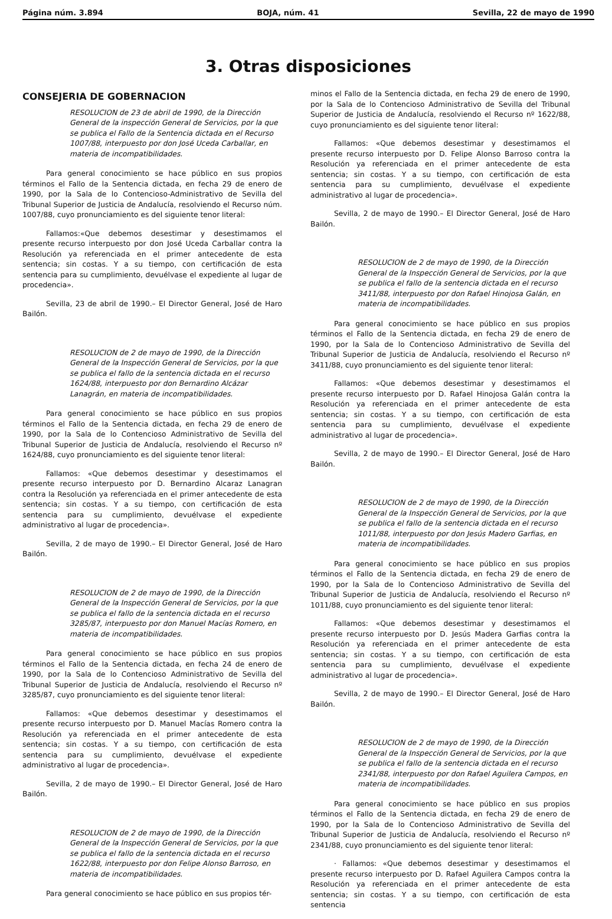Página núm. 3.894 BOJA, núm. 41 Sevilla, 22 de mayo de 1990
3. Otras disposiciones
CONSEJERIA DE GOBERNACION
RESOLUCION de 23 de abril de 1990, de la Dirección General de la inspección General de Servicios, por la que se publica el Fallo de la Sentencia dictada en el Recurso 1007/88, interpuesto por don José Uceda Carballar, en materia de incompatibilidades.
Para general conocimiento se hace público en sus propios términos el Fallo de la Sentencia dictada, en fecha 29 de enero de 1990, por la Sala de lo Contencioso-Administrativo de Sevilla del Tribunal Superior de Justicia de Andalucía, resolviendo el Recurso núm. 1007/88, cuyo pronunciamiento es del siguiente tenor literal:
Fallamos:«Que debemos desestimar y desestimamos el presente recurso interpuesto por don José Uceda Carballar contra la Resolución ya referenciada en el primer antecedente de esta sentencia; sin costas. Y a su tiempo, con certificación de esta sentencia para su cumplimiento, devuélvase el expediente al lugar de procedencia».
Sevilla, 23 de abril de 1990.– El Director General, José de Haro Bailón.
RESOLUCION de 2 de mayo de 1990, de la Dirección General de la Inspección General de Servicios, por la que se publica el fallo de la sentencia dictada en el recurso 1624/88, interpuesto por don Bernardino Alcázar Lanagrán, en materia de incompatibilidades.
Para general conocimiento se hace público en sus propios términos el Fallo de la Sentencia dictada, en fecha 29 de enero de 1990, por la Sala de lo Contencioso Administrativo de Sevilla del Tribunal Superior de Justicia de Andalucía, resolviendo el Recurso nº 1624/88, cuyo pronunciamiento es del siguiente tenor literal:
Fallamos: «Que debemos desestimar y desestimamos el presente recurso interpuesto por D. Bernardino Alcaraz Lanagran contra la Resolución ya referenciada en el primer antecedente de esta sentencia; sin costas. Y a su tiempo, con certificación de esta sentencia para su cumplimiento, devuélvase el expediente administrativo al lugar de procedencia».
Sevilla, 2 de mayo de 1990.– El Director General, José de Haro Bailón.
RESOLUCION de 2 de mayo de 1990, de la Dirección General de la Inspección General de Servicios, por la que se publica el fallo de la sentencia dictada en el recurso 3285/87, interpuesto por don Manuel Macías Romero, en materia de incompatibilidades.
Para general conocimiento se hace público en sus propios términos el Fallo de la Sentencia dictada, en fecha 24 de enero de 1990, por la Sala de lo Contencioso Administrativo de Sevilla del Tribunal Superior de Justicia de Andalucía, resolviendo el Recurso nº 3285/87, cuyo pronunciamiento es del siguiente tenor literal:
Fallamos: «Que debemos desestimar y desestimamos el presente recurso interpuesto por D. Manuel Macías Romero contra la Resolución ya referenciada en el primer antecedente de esta sentencia; sin costas. Y a su tiempo, con certificación de esta sentencia para su cumplimiento, devuélvase el expediente administrativo al lugar de procedencia».
Sevilla, 2 de mayo de 1990.– El Director General, José de Haro Bailón.
RESOLUCION de 2 de mayo de 1990, de la Dirección General de la Inspección General de Servicios, por la que se publica el fallo de la sentencia dictada en el recurso 1622/88, interpuesto por don Felipe Alonso Barroso, en materia de incompatibilidades.
Para general conocimiento se hace público en sus propios tér-
minos el Fallo de la Sentencia dictada, en fecha 29 de enero de 1990, por la Sala de lo Contencioso Administrativo de Sevilla del Tribunal Superior de Justicia de Andalucía, resolviendo el Recurso nº 1622/88, cuyo pronunciamiento es del siguiente tenor literal:
Fallamos: «Que debemos desestimar y desestimamos el presente recurso interpuesto por D. Felipe Alonso Barroso contra la Resolución ya referenciada en el primer antecedente de esta sentencia; sin costas. Y a su tiempo, con certificación de esta sentencia para su cumplimiento, devuélvase el expediente administrativo al lugar de procedencia».
Sevilla, 2 de mayo de 1990.– El Director General, José de Haro Bailón.
RESOLUCION de 2 de mayo de 1990, de la Dirección General de la Inspección General de Servicios, por la que se publica el fallo de la sentencia dictada en el recurso 3411/88, interpuesto por don Rafael Hinojosa Galán, en materia de incompatibilidades.
Para general conocimiento se hace público en sus propios términos el Fallo de la Sentencia dictada, en fecha 29 de enero de 1990, por la Sala de lo Contencioso Administrativo de Sevilla del Tribunal Superior de Justicia de Andalucía, resolviendo el Recurso nº 3411/88, cuyo pronunciamiento es del siguiente tenor literal:
Fallamos: «Que debemos desestimar y desestimamos el presente recurso interpuesto por D. Rafael Hinojosa Galán contra la Resolución ya referenciada en el primer antecedente de esta sentencia; sin costas. Y a su tiempo, con certificación de esta sentencia para su cumplimiento, devuélvase el expediente administrativo al lugar de procedencia».
Sevilla, 2 de mayo de 1990.– El Director General, José de Haro Bailón.
RESOLUCION de 2 de mayo de 1990, de la Dirección General de la Inspección General de Servicios, por la que se publica el fallo de la sentencia dictada en el recurso 1011/88, interpuesto por don Jesús Madero Garfias, en materia de incompatibilidades.
Para general conocimiento se hace público en sus propios términos el Fallo de la Sentencia dictada, en fecha 29 de enero de 1990, por la Sala de lo Contencioso Administrativo de Sevilla del Tribunal Superior de Justicia de Andalucía, resolviendo el Recurso nº 1011/88, cuyo pronunciamiento es del siguiente tenor literal:
Fallamos: «Que debemos desestimar y desestimamos el presente recurso interpuesto por D. Jesús Madera Garfias contra la Resolución ya referenciada en el primer antecedente de esta sentencia; sin costas. Y a su tiempo, con certificación de esta sentencia para su cumplimiento, devuélvase el expediente administrativo al lugar de procedencia».
Sevilla, 2 de mayo de 1990.– El Director General, José de Haro Bailón.
RESOLUCION de 2 de mayo de 1990, de la Dirección General de la Inspección General de Servicios, por la que se publica el fallo de la sentencia dictada en el recurso 2341/88, interpuesto por don Rafael Aguilera Campos, en materia de incompatibilidades.
Para general conocimiento se hace público en sus propios términos el Fallo de la Sentencia dictada, en fecha 29 de enero de 1990, por la Sala de lo Contencioso Administrativo de Sevilla del Tribunal Superior de Justicia de Andalucía, resolviendo el Recurso nº 2341/88, cuyo pronunciamiento es del siguiente tenor literal:
· Fallamos: «Que debemos desestimar y desestimamos el presente recurso interpuesto por D. Rafael Aguilera Campos contra la Resolución ya referenciada en el primer antecedente de esta sentencia; sin costas. Y a su tiempo, con certificación de esta sentencia